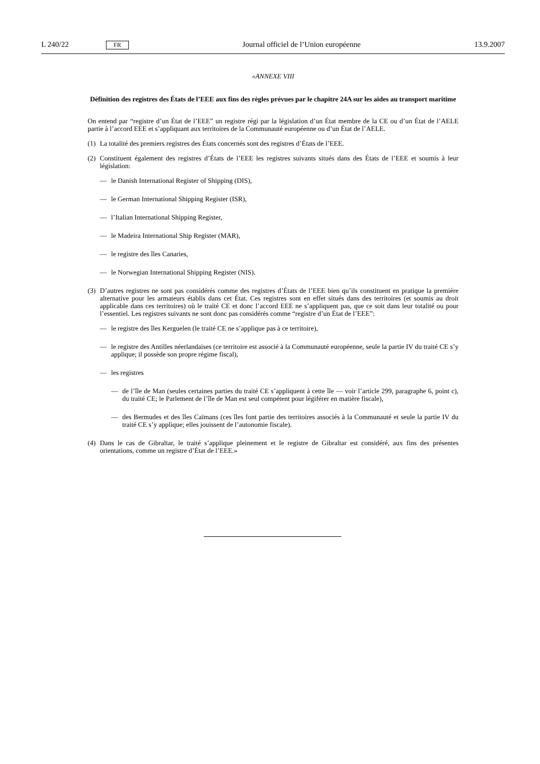L 240/22 FR Journal officiel de l’Union européenne 13.9.2007
«ANNEXE VIII
Définition des registres des États de l’EEE aux fins des règles prévues par le chapitre 24A sur les aides au transport maritime
On entend par “registre d’un État de l’EEE” un registre régi par la législation d’un État membre de la CE ou d’un État de l’AELE partie à l’accord EEE et s’appliquant aux territoires de la Communauté européenne ou d’un État de l’AELE.
(1) La totalité des premiers registres des États concernés sont des registres d’États de l’EEE.
(2) Constituent également des registres d’États de l’EEE les registres suivants situés dans des États de l’EEE et soumis à leur législation:
— le Danish International Register of Shipping (DIS),
— le German International Shipping Register (ISR),
— l’Italian International Shipping Register,
— le Madeira International Ship Register (MAR),
— le registre des îles Canaries,
— le Norwegian International Shipping Register (NIS).
(3) D’autres registres ne sont pas considérés comme des registres d’États de l’EEE bien qu’ils constituent en pratique la première alternative pour les armateurs établis dans cet État. Ces registres sont en effet situés dans des territoires (et soumis au droit applicable dans ces territoires) où le traité CE et donc l’accord EEE ne s’appliquent pas, que ce soit dans leur totalité ou pour l’essentiel. Les registres suivants ne sont donc pas considérés comme “registre d’un État de l’EEE”:
— le registre des îles Kerguelen (le traité CE ne s’applique pas à ce territoire),
— le registre des Antilles néerlandaises (ce territoire est associé à la Communauté européenne, seule la partie IV du traité CE s’y applique; il possède son propre régime fiscal),
— les registres
— de l’île de Man (seules certaines parties du traité CE s’appliquent à cette île — voir l’article 299, paragraphe 6, point c), du traité CE; le Parlement de l’île de Man est seul compétent pour légiférer en matière fiscale),
— des Bermudes et des îles Caïmans (ces îles font partie des territoires associés à la Communauté et seule la partie IV du traité CE s’y applique; elles jouissent de l’autonomie fiscale).
(4) Dans le cas de Gibraltar, le traité s’applique pleinement et le registre de Gibraltar est considéré, aux fins des présentes orientations, comme un registre d’État de l’EEE.»